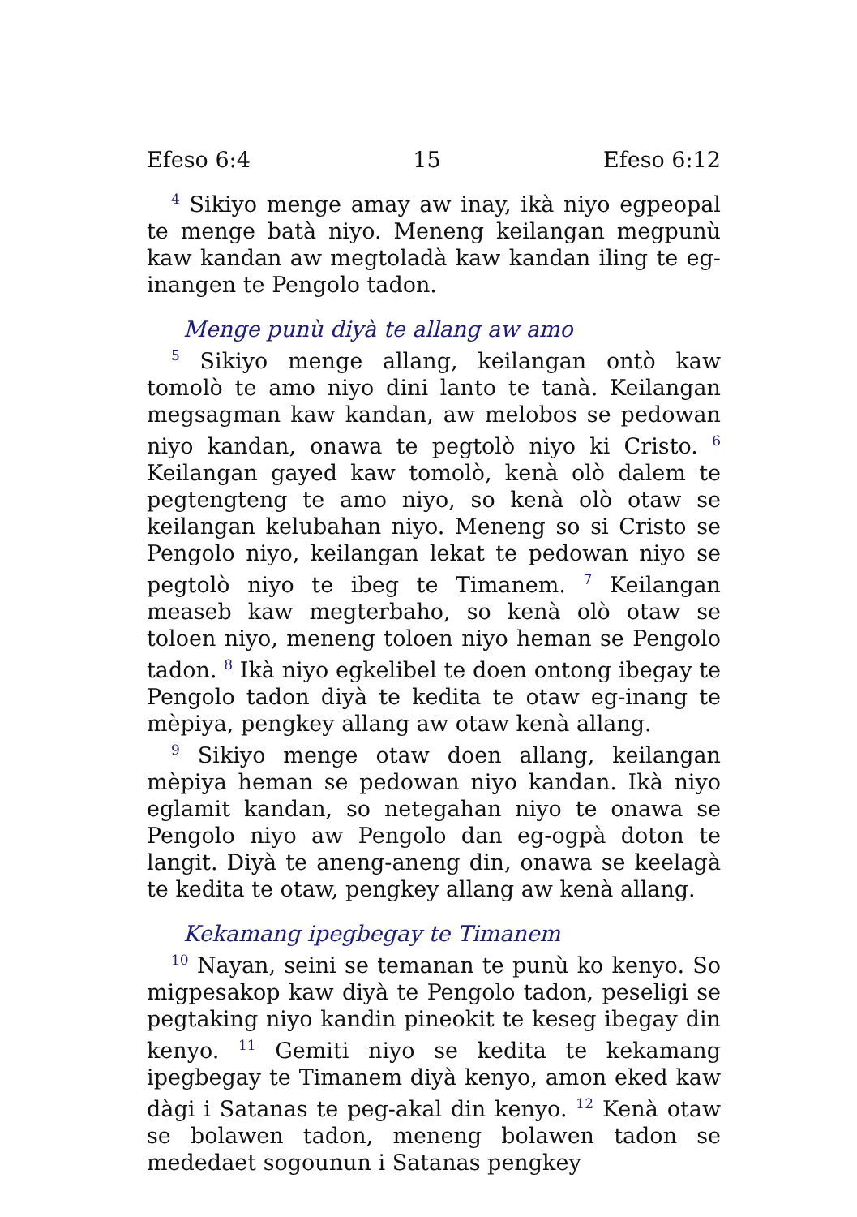Efeso 6:4 15 Efeso 6:12
<sup>4</sup> Sikiyo menge amay aw inay, ikà niyo egpeopal te menge batà niyo. Meneng keilangan megpunù kaw kandan aw megtoladà kaw kandan iling te eg-inangen te Pengolo tadon.
Menge punù diyà te allang aw amo
<sup>5</sup> Sikiyo menge allang, keilangan ontò kaw tomolò te amo niyo dini lanto te tanà. Keilangan megsagman kaw kandan, aw melobos se pedowan niyo kandan, onawa te pegtolò niyo ki Cristo. <sup>6</sup> Keilangan gayed kaw tomolò, kenà olò dalem te pegtengteng te amo niyo, so kenà olò otaw se keilangan kelubahan niyo. Meneng so si Cristo se Pengolo niyo, keilangan lekat te pedowan niyo se pegtolò niyo te ibeg te Timanem. <sup>7</sup> Keilangan measeb kaw megterbaho, so kenà olò otaw se toloen niyo, meneng toloen niyo heman se Pengolo tadon. <sup>8</sup> Ikà niyo egkelibel te doen ontong ibegay te Pengolo tadon diyà te kedita te otaw eg-inang te mèpiya, pengkey allang aw otaw kenà allang.
<sup>9</sup> Sikiyo menge otaw doen allang, keilangan mèpiya heman se pedowan niyo kandan. Ikà niyo eglamit kandan, so netegahan niyo te onawa se Pengolo niyo aw Pengolo dan eg-ogpà doton te langit. Diyà te aneng-aneng din, onawa se keelagà te kedita te otaw, pengkey allang aw kenà allang.
Kekamang ipegbegay te Timanem
<sup>10</sup> Nayan, seini se temanan te punù ko kenyo. So migpesakop kaw diyà te Pengolo tadon, peseligi se pegtaking niyo kandin pineokit te keseg ibegay din kenyo. <sup>11</sup> Gemiti niyo se kedita te kekamang ipegbegay te Timanem diyà kenyo, amon eked kaw dàgi i Satanas te peg-akal din kenyo. <sup>12</sup> Kenà otaw se bolawen tadon, meneng bolawen tadon se mededaet sogounun i Satanas pengkey